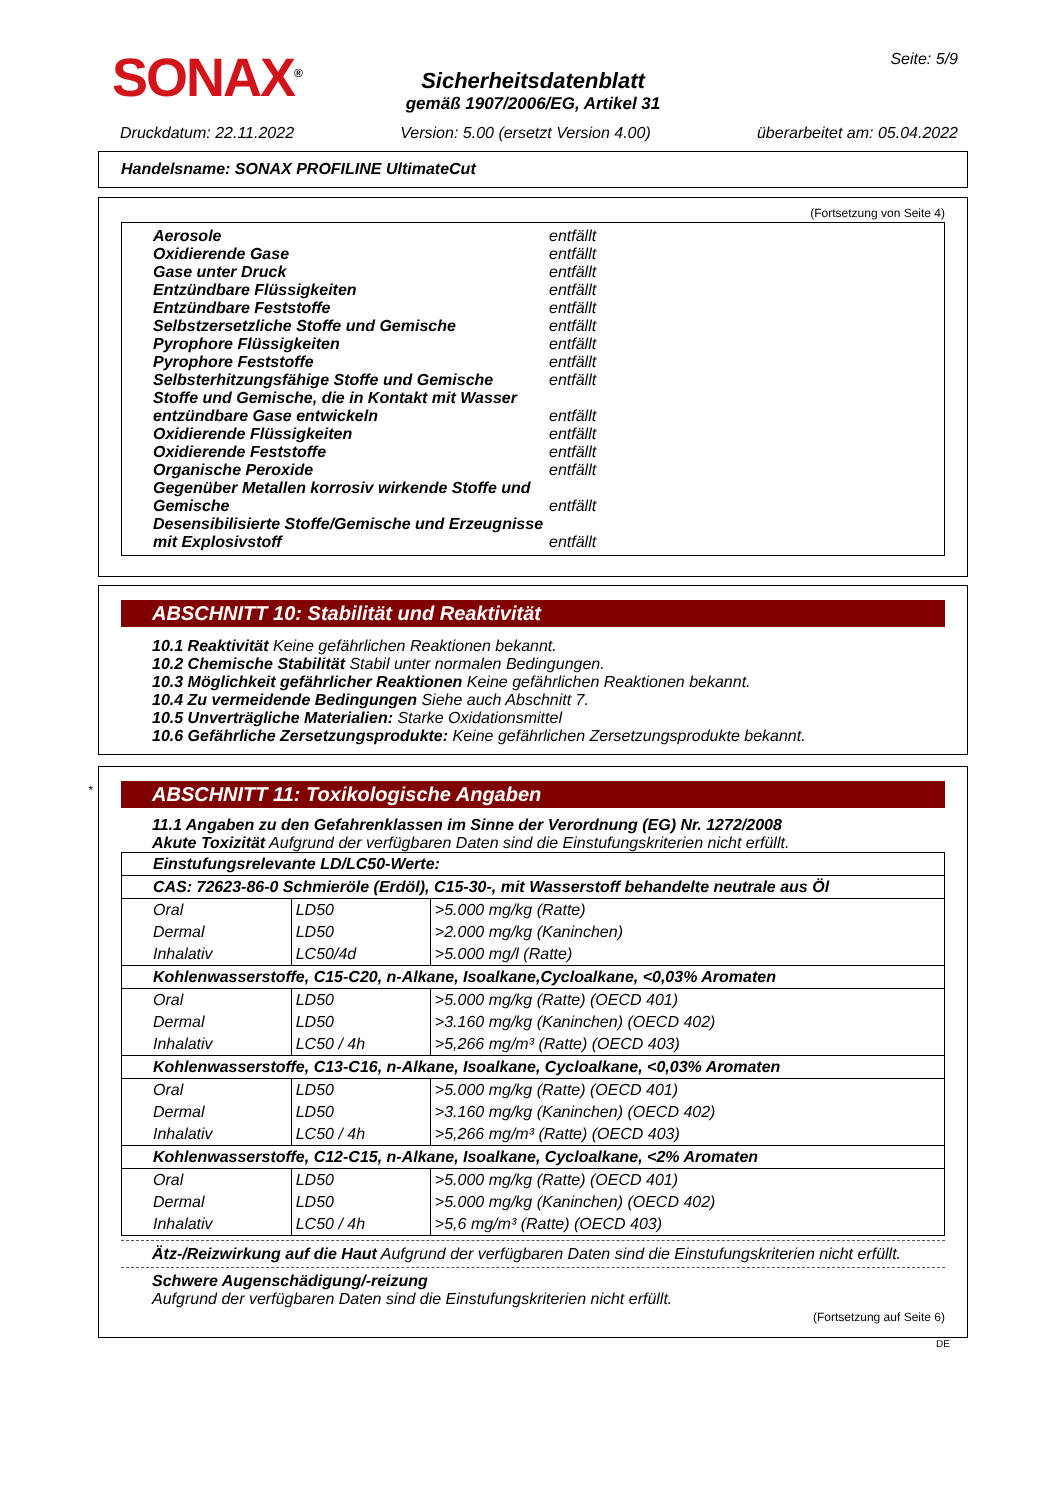SONAX<sup>®</sup> Seite: 5/9
Sicherheitsdatenblatt
gemäß 1907/2006/EG, Artikel 31
Druckdatum: 22.11.2022 Version: 5.00 (ersetzt Version 4.00) überarbeitet am: 05.04.2022
Handelsname: SONAX PROFILINE UltimateCut
(Fortsetzung von Seite 4)
Aerosole entfällt
Oxidierende Gase entfällt
Gase unter Druck entfällt
Entzündbare Flüssigkeiten entfällt
Entzündbare Feststoffe entfällt
Selbstzersetzliche Stoffe und Gemische entfällt
Pyrophore Flüssigkeiten entfällt
Pyrophore Feststoffe entfällt
Selbsterhitzungsfähige Stoffe und Gemische entfällt
Stoffe und Gemische, die in Kontakt mit Wasser entzündbare Gase entwickeln entfällt
Oxidierende Flüssigkeiten entfällt
Oxidierende Feststoffe entfällt
Organische Peroxide entfällt
Gegenüber Metallen korrosiv wirkende Stoffe und Gemische entfällt
Desensibilisierte Stoffe/Gemische und Erzeugnisse mit Explosivstoff entfällt
ABSCHNITT 10: Stabilität und Reaktivität
10.1 Reaktivität Keine gefährlichen Reaktionen bekannt.
10.2 Chemische Stabilität Stabil unter normalen Bedingungen.
10.3 Möglichkeit gefährlicher Reaktionen Keine gefährlichen Reaktionen bekannt.
10.4 Zu vermeidende Bedingungen Siehe auch Abschnitt 7.
10.5 Unverträgliche Materialien: Starke Oxidationsmittel
10.6 Gefährliche Zersetzungsprodukte: Keine gefährlichen Zersetzungsprodukte bekannt.
*
ABSCHNITT 11: Toxikologische Angaben
11.1 Angaben zu den Gefahrenklassen im Sinne der Verordnung (EG) Nr. 1272/2008
Akute Toxizität Aufgrund der verfügbaren Daten sind die Einstufungskriterien nicht erfüllt.
| Einstufungsrelevante LD/LC50-Werte: | | |
| CAS: 72623-86-0 Schmieröle (Erdöl), C15-30-, mit Wasserstoff behandelte neutrale aus Öl | | |
| Oral | LD50 | >5.000 mg/kg (Ratte) |
| Dermal | LD50 | >2.000 mg/kg (Kaninchen) |
| Inhalativ | LC50/4d | >5.000 mg/l (Ratte) |
| Kohlenwasserstoffe, C15-C20, n-Alkane, Isoalkane,Cycloalkane, <0,03% Aromaten | | |
| Oral | LD50 | >5.000 mg/kg (Ratte) (OECD 401) |
| Dermal | LD50 | >3.160 mg/kg (Kaninchen) (OECD 402) |
| Inhalativ | LC50 / 4h | >5,266 mg/m³ (Ratte) (OECD 403) |
| Kohlenwasserstoffe, C13-C16, n-Alkane, Isoalkane, Cycloalkane, <0,03% Aromaten | | |
| Oral | LD50 | >5.000 mg/kg (Ratte) (OECD 401) |
| Dermal | LD50 | >3.160 mg/kg (Kaninchen) (OECD 402) |
| Inhalativ | LC50 / 4h | >5,266 mg/m³ (Ratte) (OECD 403) |
| Kohlenwasserstoffe, C12-C15, n-Alkane, Isoalkane, Cycloalkane, <2% Aromaten | | |
| Oral | LD50 | >5.000 mg/kg (Ratte) (OECD 401) |
| Dermal | LD50 | >5.000 mg/kg (Kaninchen) (OECD 402) |
| Inhalativ | LC50 / 4h | >5,6 mg/m³ (Ratte) (OECD 403) |
Ätz-/Reizwirkung auf die Haut Aufgrund der verfügbaren Daten sind die Einstufungskriterien nicht erfüllt.
Schwere Augenschädigung/-reizung
Aufgrund der verfügbaren Daten sind die Einstufungskriterien nicht erfüllt.
(Fortsetzung auf Seite 6)
DE